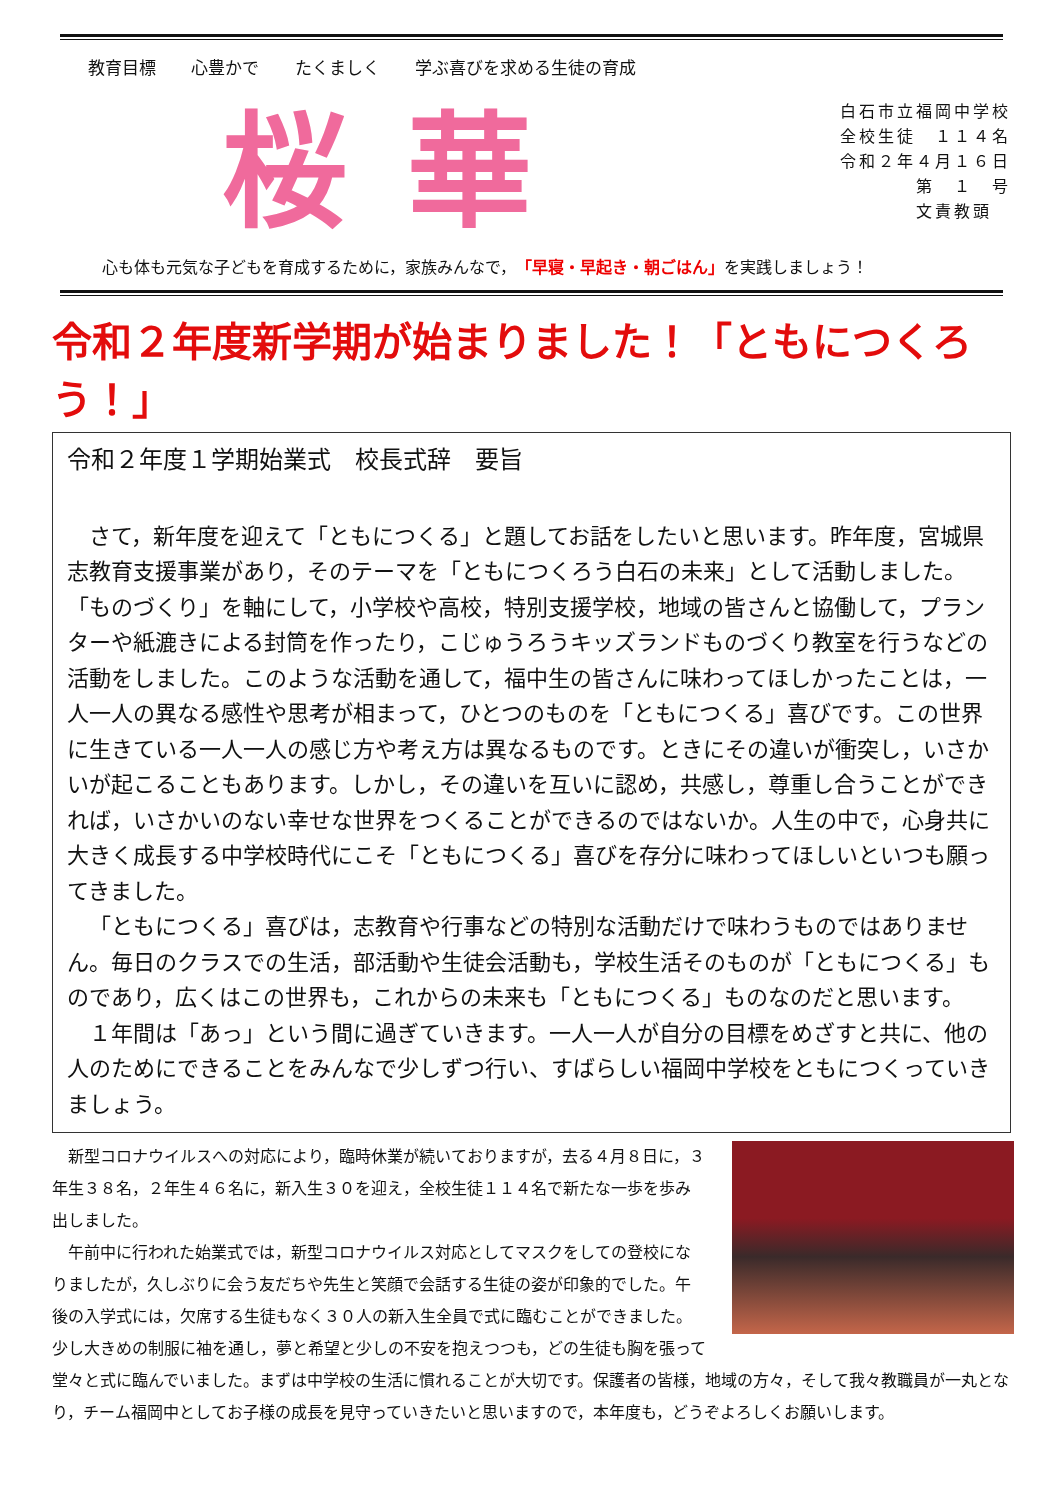教育目標 心豊かで たくましく 学ぶ喜びを求める生徒の育成
桜華
白石市立福岡中学校
全校生徒　１１４名
令和２年４月１６日
　　　　第　１　号
　　　　文責教頭
心も体も元気な子どもを育成するために，家族みんなで，「早寝・早起き・朝ごはん」を実践しましょう！
令和２年度新学期が始まりました！「ともにつくろう！」
令和２年度１学期始業式　校長式辞　要旨
さて，新年度を迎えて「ともにつくる」と題してお話をしたいと思います。昨年度，宮城県志教育支援事業があり，そのテーマを「ともにつくろう白石の未来」として活動しました。「ものづくり」を軸にして，小学校や高校，特別支援学校，地域の皆さんと協働して，プランターや紙漉きによる封筒を作ったり，こじゅうろうキッズランドものづくり教室を行うなどの活動をしました。このような活動を通して，福中生の皆さんに味わってほしかったことは，一人一人の異なる感性や思考が相まって，ひとつのものを「ともにつくる」喜びです。この世界に生きている一人一人の感じ方や考え方は異なるものです。ときにその違いが衝突し，いさかいが起こることもあります。しかし，その違いを互いに認め，共感し，尊重し合うことができれば，いさかいのない幸せな世界をつくることができるのではないか。人生の中で，心身共に大きく成長する中学校時代にこそ「ともにつくる」喜びを存分に味わってほしいといつも願ってきました。
「ともにつくる」喜びは，志教育や行事などの特別な活動だけで味わうものではありません。毎日のクラスでの生活，部活動や生徒会活動も，学校生活そのものが「ともにつくる」ものであり，広くはこの世界も，これからの未来も「ともにつくる」ものなのだと思います。
１年間は「あっ」という間に過ぎていきます。一人一人が自分の目標をめざすと共に、他の人のためにできることをみんなで少しずつ行い、すばらしい福岡中学校をともにつくっていきましょう。
新型コロナウイルスへの対応により，臨時休業が続いておりますが，去る４月８日に，３年生３８名，２年生４６名に，新入生３０を迎え，全校生徒１１４名で新たな一歩を歩み出しました。
午前中に行われた始業式では，新型コロナウイルス対応としてマスクをしての登校になりましたが，久しぶりに会う友だちや先生と笑顔で会話する生徒の姿が印象的でした。午後の入学式には，欠席する生徒もなく３０人の新入生全員で式に臨むことができました。少し大きめの制服に袖を通し，夢と希望と少しの不安を抱えつつも，どの生徒も胸を張って堂々と式に臨んでいました。まずは中学校の生活に慣れることが大切です。保護者の皆様，地域の方々，そして我々教職員が一丸となり，チーム福岡中としてお子様の成長を見守っていきたいと思いますので，本年度も，どうぞよろしくお願いします。